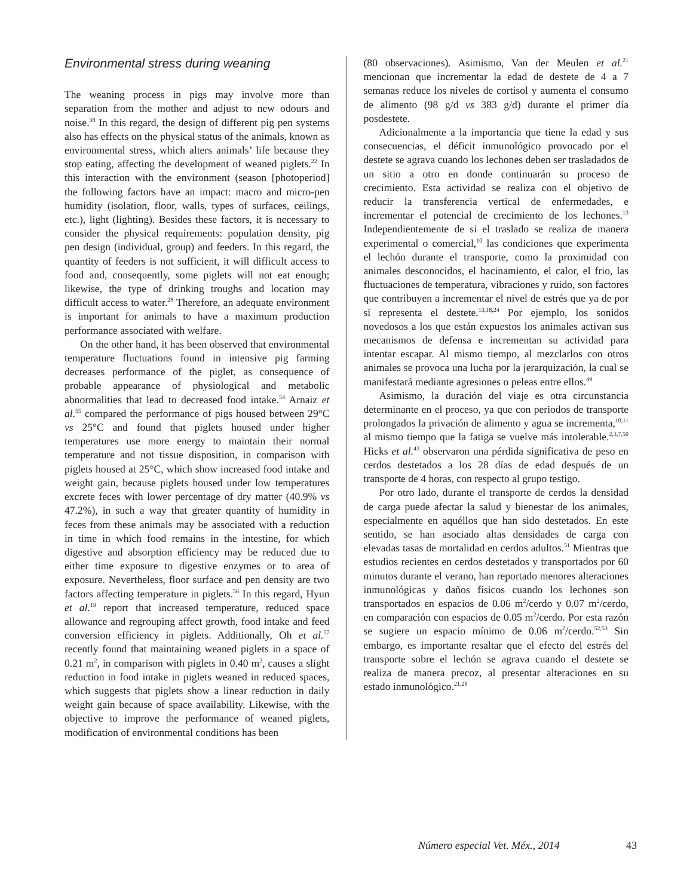Environmental stress during weaning
The weaning process in pigs may involve more than separation from the mother and adjust to new odours and noise.<sup>38</sup> In this regard, the design of different pig pen systems also has effects on the physical status of the animals, known as environmental stress, which alters animals’ life because they stop eating, affecting the development of weaned piglets.<sup>22</sup> In this interaction with the environment (season [photoperiod] the following factors have an impact: macro and micro-pen humidity (isolation, floor, walls, types of surfaces, ceilings, etc.), light (lighting). Besides these factors, it is necessary to consider the physical requirements: population density, pig pen design (individual, group) and feeders. In this regard, the quantity of feeders is not sufficient, it will difficult access to food and, consequently, some piglets will not eat enough; likewise, the type of drinking troughs and location may difficult access to water.<sup>28</sup> Therefore, an adequate environment is important for animals to have a maximum production performance associated with welfare.
On the other hand, it has been observed that environmental temperature fluctuations found in intensive pig farming decreases performance of the piglet, as consequence of probable appearance of physiological and metabolic abnormalities that lead to decreased food intake.<sup>54</sup> Arnaiz et al.<sup>55</sup> compared the performance of pigs housed between 29°C vs 25°C and found that piglets housed under higher temperatures use more energy to maintain their normal temperature and not tissue disposition, in comparison with piglets housed at 25°C, which show increased food intake and weight gain, because piglets housed under low temperatures excrete feces with lower percentage of dry matter (40.9% vs 47.2%), in such a way that greater quantity of humidity in feces from these animals may be associated with a reduction in time in which food remains in the intestine, for which digestive and absorption efficiency may be reduced due to either time exposure to digestive enzymes or to area of exposure. Nevertheless, floor surface and pen density are two factors affecting temperature in piglets.<sup>56</sup> In this regard, Hyun et al.<sup>19</sup> report that increased temperature, reduced space allowance and regrouping affect growth, food intake and feed conversion efficiency in piglets. Additionally, Oh et al.<sup>57</sup> recently found that maintaining weaned piglets in a space of 0.21 m<sup>2</sup>, in comparison with piglets in 0.40 m<sup>2</sup>, causes a slight reduction in food intake in piglets weaned in reduced spaces, which suggests that piglets show a linear reduction in daily weight gain because of space availability. Likewise, with the objective to improve the performance of weaned piglets, modification of environmental conditions has been
(80 observaciones). Asimismo, Van der Meulen et al.<sup>21</sup> mencionan que incrementar la edad de destete de 4 a 7 semanas reduce los niveles de cortisol y aumenta el consumo de alimento (98 g/d vs 383 g/d) durante el primer día posdestete.
Adicionalmente a la importancia que tiene la edad y sus consecuencias, el déficit inmunológico provocado por el destete se agrava cuando los lechones deben ser trasladados de un sitio a otro en donde continuarán su proceso de crecimiento. Esta actividad se realiza con el objetivo de reducir la transferencia vertical de enfermedades, e incrementar el potencial de crecimiento de los lechones.<sup>13</sup> Independientemente de si el traslado se realiza de manera experimental o comercial,<sup>10</sup> las condiciones que experimenta el lechón durante el transporte, como la proximidad con animales desconocidos, el hacinamiento, el calor, el frio, las fluctuaciones de temperatura, vibraciones y ruido, son factores que contribuyen a incrementar el nivel de estrés que ya de por sí representa el destete.<sup>13,18,24</sup> Por ejemplo, los sonidos novedosos a los que están expuestos los animales activan sus mecanismos de defensa e incrementan su actividad para intentar escapar. Al mismo tiempo, al mezclarlos con otros animales se provoca una lucha por la jerarquización, la cual se manifestará mediante agresiones o peleas entre ellos.<sup>49</sup>
Asimismo, la duración del viaje es otra circunstancia determinante en el proceso, ya que con periodos de transporte prolongados la privación de alimento y agua se incrementa,<sup>10,11</sup> al mismo tiempo que la fatiga se vuelve más intolerable.<sup>2,3,7,50</sup> Hicks et al.<sup>43</sup> observaron una pérdida significativa de peso en cerdos destetados a los 28 días de edad después de un transporte de 4 horas, con respecto al grupo testigo.
Por otro lado, durante el transporte de cerdos la densidad de carga puede afectar la salud y bienestar de los animales, especialmente en aquéllos que han sido destetados. En este sentido, se han asociado altas densidades de carga con elevadas tasas de mortalidad en cerdos adultos.<sup>51</sup> Mientras que estudios recientes en cerdos destetados y transportados por 60 minutos durante el verano, han reportado menores alteraciones inmunológicas y daños físicos cuando los lechones son transportados en espacios de 0.06 m<sup>2</sup>/cerdo y 0.07 m<sup>2</sup>/cerdo, en comparación con espacios de 0.05 m<sup>2</sup>/cerdo. Por esta razón se sugiere un espacio mínimo de 0.06 m<sup>2</sup>/cerdo.<sup>52,53</sup> Sin embargo, es importante resaltar que el efecto del estrés del transporte sobre el lechón se agrava cuando el destete se realiza de manera precoz, al presentar alteraciones en su estado inmunológico.<sup>21,28</sup>
Número especial Vet. Méx., 2014 43